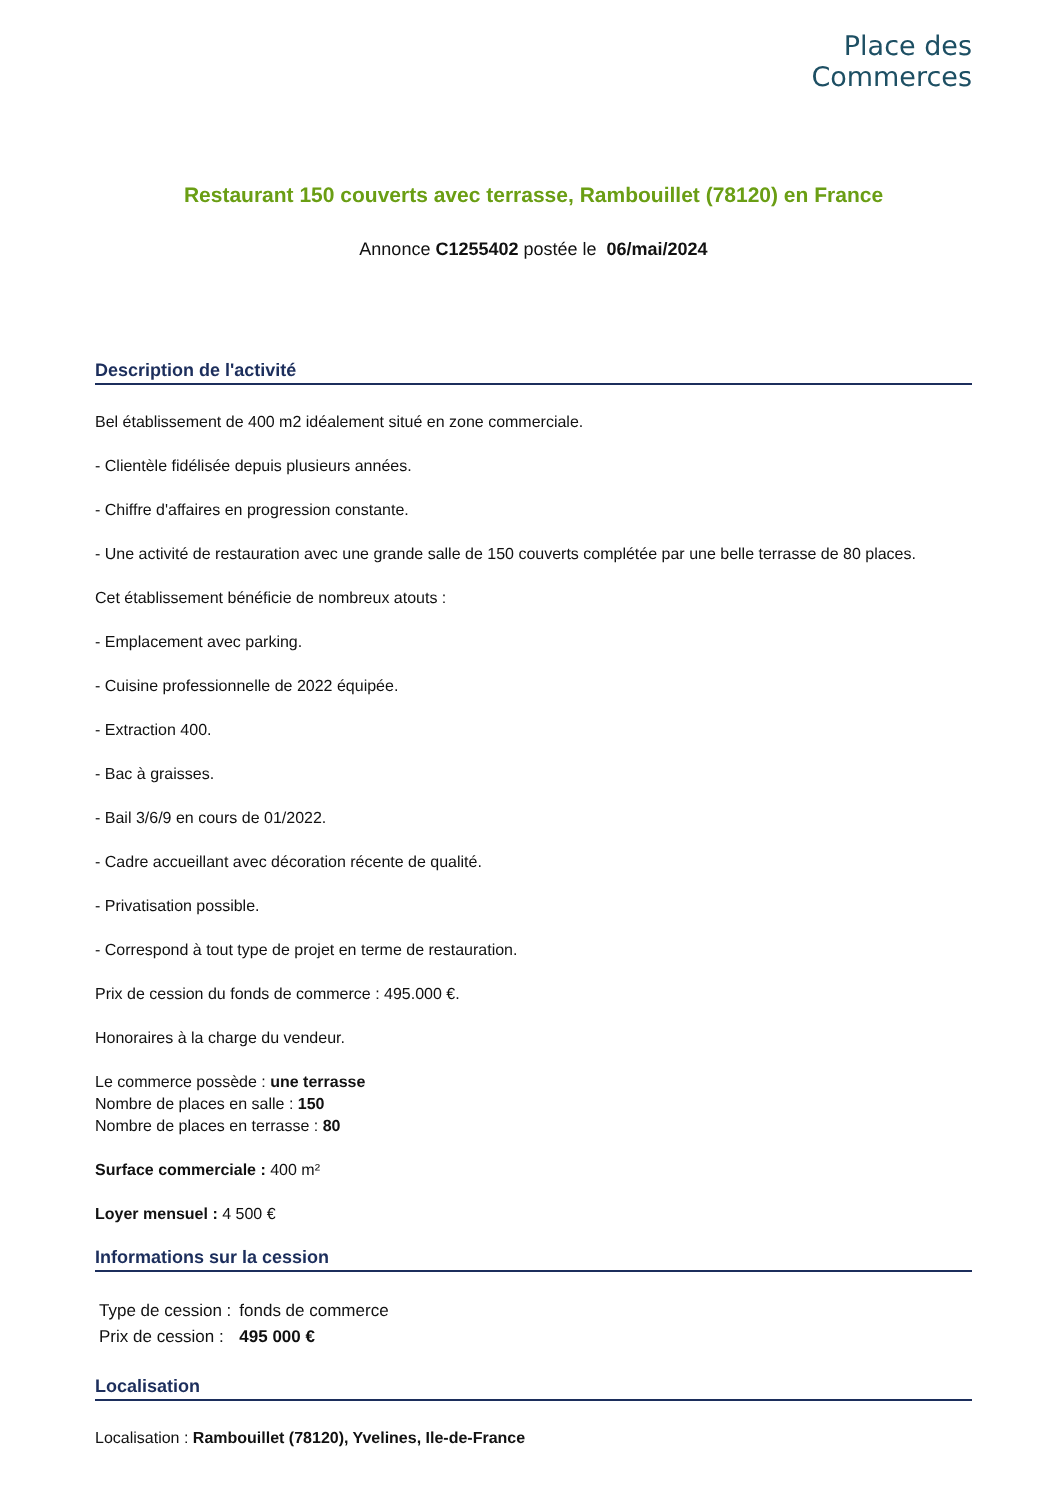Place des
Commerces
Restaurant 150 couverts avec terrasse, Rambouillet (78120) en France
Annonce C1255402 postée le 06/mai/2024
Description de l'activité
Bel établissement de 400 m2 idéalement situé en zone commerciale.
- Clientèle fidélisée depuis plusieurs années.
- Chiffre d'affaires en progression constante.
- Une activité de restauration avec une grande salle de 150 couverts complétée par une belle terrasse de 80 places.
Cet établissement bénéficie de nombreux atouts :
- Emplacement avec parking.
- Cuisine professionnelle de 2022 équipée.
- Extraction 400.
- Bac à graisses.
- Bail 3/6/9 en cours de 01/2022.
- Cadre accueillant avec décoration récente de qualité.
- Privatisation possible.
- Correspond à tout type de projet en terme de restauration.
Prix de cession du fonds de commerce : 495.000 €.
Honoraires à la charge du vendeur.
Le commerce possède : une terrasse
Nombre de places en salle : 150
Nombre de places en terrasse : 80
Surface commerciale : 400 m²
Loyer mensuel : 4 500 €
Informations sur la cession
| Type de cession : | fonds de commerce |
| Prix de cession : | 495 000 € |
Localisation
Localisation : Rambouillet (78120), Yvelines, Ile-de-France